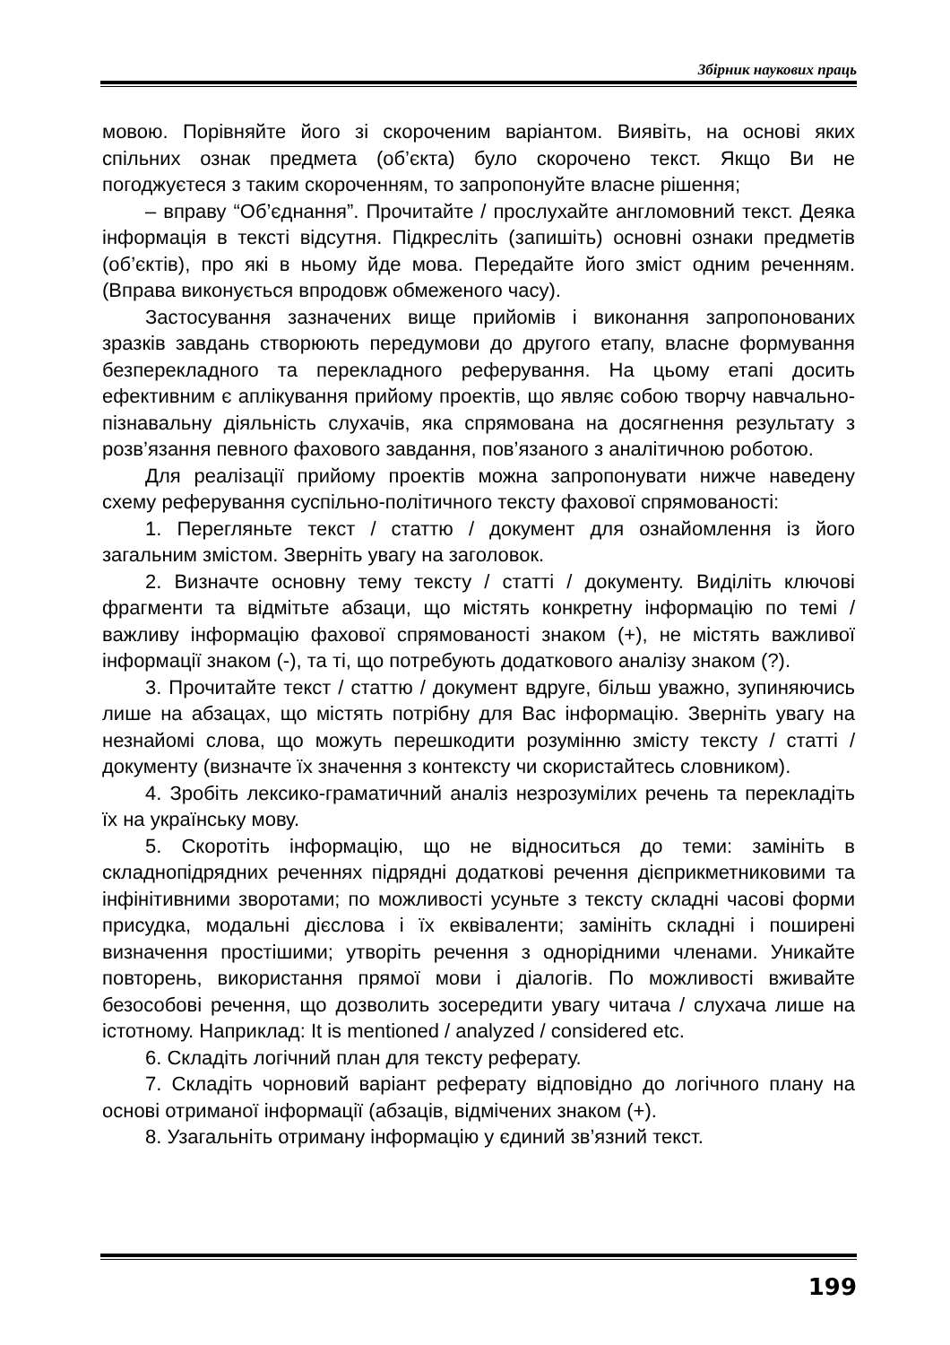Збірник наукових праць
мовою. Порівняйте його зі скороченим варіантом. Виявіть, на основі яких спільних ознак предмета (об’єкта) було скорочено текст. Якщо Ви не погоджуєтеся з таким скороченням, то запропонуйте власне рішення;
– вправу “Об’єднання”. Прочитайте / прослухайте англомовний текст. Деяка інформація в тексті відсутня. Підкресліть (запишіть) основні ознаки предметів (об’єктів), про які в ньому йде мова. Передайте його зміст одним реченням. (Вправа виконується впродовж обмеженого часу).
Застосування зазначених вище прийомів і виконання запропонованих зразків завдань створюють передумови до другого етапу, власне формування безперекладного та перекладного реферування. На цьому етапі досить ефективним є аплікування прийому проектів, що являє собою творчу навчально-пізнавальну діяльність слухачів, яка спрямована на досягнення результату з розв’язання певного фахового завдання, пов’язаного з аналітичною роботою.
Для реалізації прийому проектів можна запропонувати нижче наведену схему реферування суспільно-політичного тексту фахової спрямованості:
1. Перегляньте текст / статтю / документ для ознайомлення із його загальним змістом. Зверніть увагу на заголовок.
2. Визначте основну тему тексту / статті / документу. Виділіть ключові фрагменти та відмітьте абзаци, що містять конкретну інформацію по темі / важливу інформацію фахової спрямованості знаком (+), не містять важливої інформації знаком (-), та ті, що потребують додаткового аналізу знаком (?).
3. Прочитайте текст / статтю / документ вдруге, більш уважно, зупиняючись лише на абзацах, що містять потрібну для Вас інформацію. Зверніть увагу на незнайомі слова, що можуть перешкодити розумінню змісту тексту / статті / документу (визначте їх значення з контексту чи скористайтесь словником).
4. Зробіть лексико-граматичний аналіз незрозумілих речень та перекладіть їх на українську мову.
5. Скоротіть інформацію, що не відноситься до теми: замініть в складнопідрядних реченнях підрядні додаткові речення дієприкметниковими та інфінітивними зворотами; по можливості усуньте з тексту складні часові форми присудка, модальні дієслова і їх еквіваленти; замініть складні і поширені визначення простішими; утворіть речення з однорідними членами. Уникайте повторень, використання прямої мови і діалогів. По можливості вживайте безособові речення, що дозволить зосередити увагу читача / слухача лише на істотному. Наприклад: It is mentioned / analyzed / considered etc.
6. Складіть логічний план для тексту реферату.
7. Складіть чорновий варіант реферату відповідно до логічного плану на основі отриманої інформації (абзаців, відмічених знаком (+).
8. Узагальніть отриману інформацію у єдиний зв’язний текст.
199